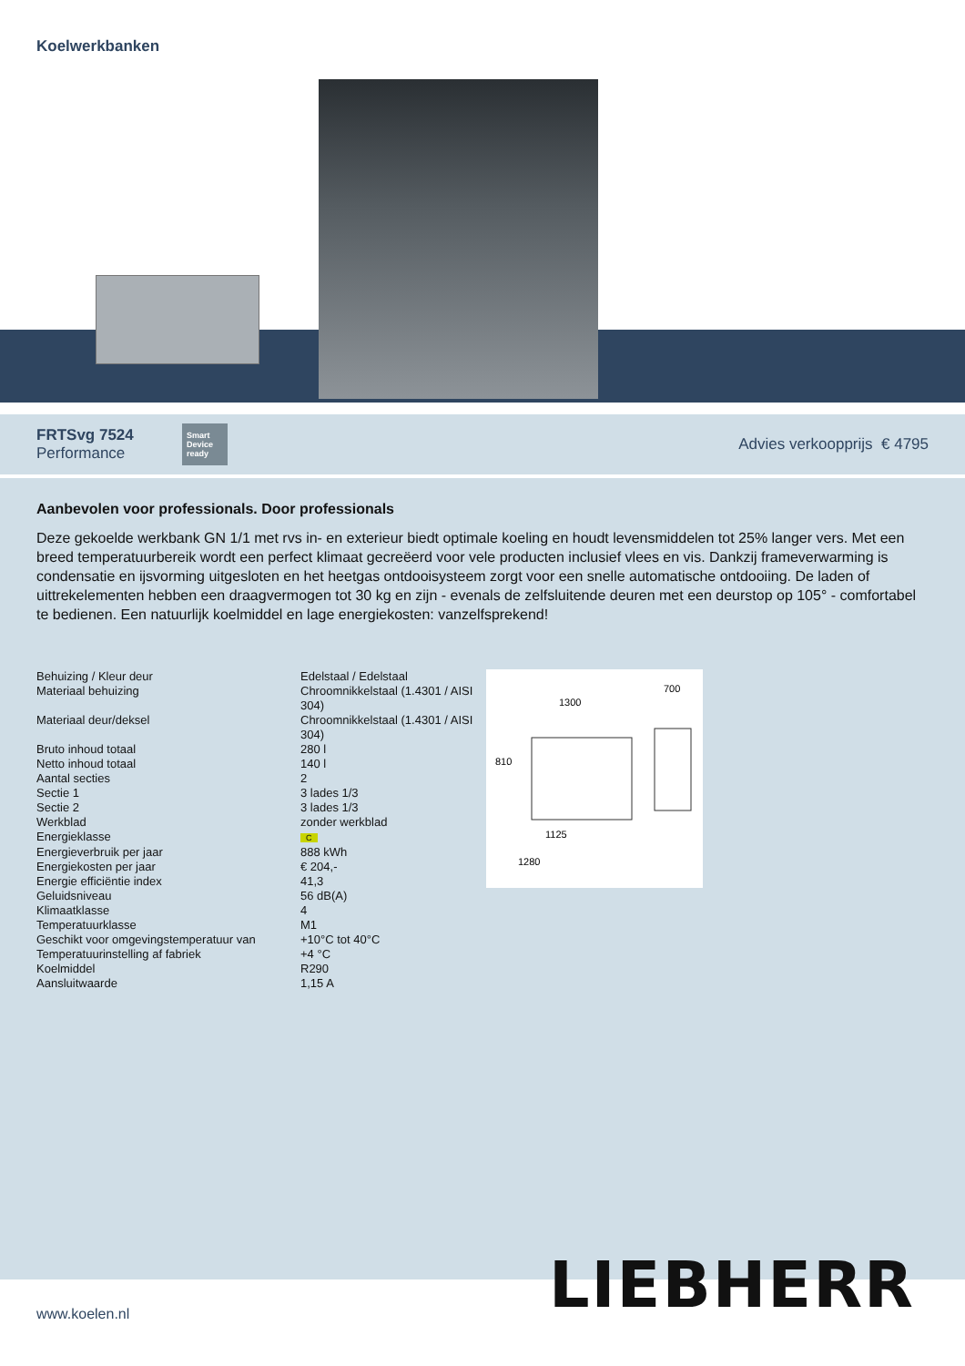Koelwerkbanken
FRTSvg 7524
Performance
Smart Device ready
Advies verkoopprijs € 4795
Aanbevolen voor professionals. Door professionals
Deze gekoelde werkbank GN 1/1 met rvs in- en exterieur biedt optimale koeling en houdt levensmiddelen tot 25% langer vers. Met een breed temperatuurbereik wordt een perfect klimaat gecreëerd voor vele producten inclusief vlees en vis. Dankzij frameverwarming is condensatie en ijsvorming uitgesloten en het heetgas ontdooisysteem zorgt voor een snelle automatische ontdooiing. De laden of uittrekelementen hebben een draagvermogen tot 30 kg en zijn - evenals de zelfsluitende deuren met een deurstop op 105° - comfortabel te bedienen. Een natuurlijk koelmiddel en lage energiekosten: vanzelfsprekend!
| Behuizing / Kleur deur | Edelstaal / Edelstaal |
| Materiaal behuizing | Chroomnikkelstaal (1.4301 / AISI 304) |
| Materiaal deur/deksel | Chroomnikkelstaal (1.4301 / AISI 304) |
| Bruto inhoud totaal | 280 l |
| Netto inhoud totaal | 140 l |
| Aantal secties | 2 |
| Sectie 1 | 3 lades 1/3 |
| Sectie 2 | 3 lades 1/3 |
| Werkblad | zonder werkblad |
| Energieklasse | C |
| Energieverbruik per jaar | 888 kWh |
| Energiekosten per jaar | € 204,- |
| Energie efficiëntie index | 41,3 |
| Geluidsniveau | 56 dB(A) |
| Klimaatklasse | 4 |
| Temperatuurklasse | M1 |
| Geschikt voor omgevingstemperatuur van | +10°C tot 40°C |
| Temperatuurinstelling af fabriek | +4 °C |
| Koelmiddel | R290 |
| Aansluitwaarde | 1,15 A |
1300
700
810
1125
1280
www.koelen.nl
LIEBHERR